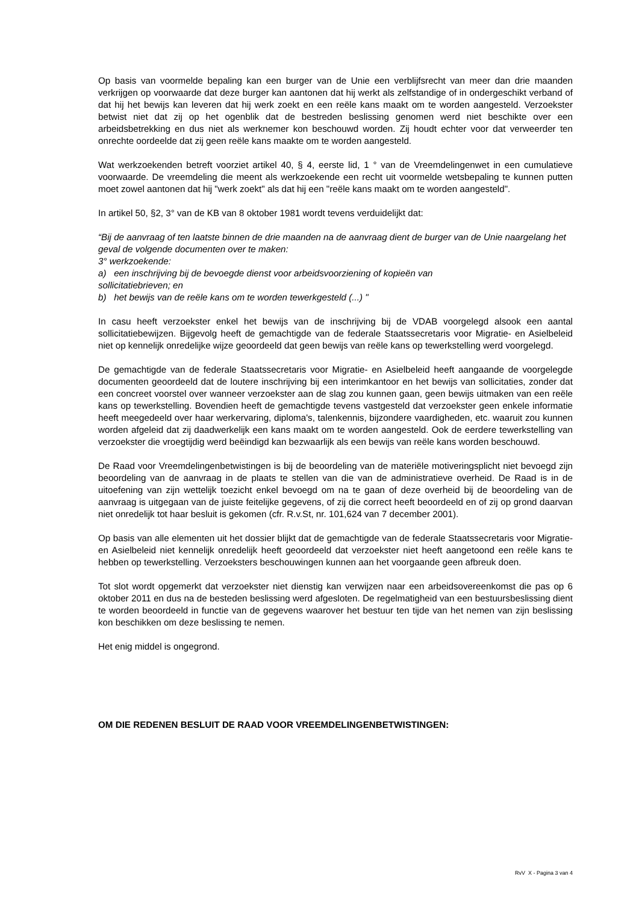Op basis van voormelde bepaling kan een burger van de Unie een verblijfsrecht van meer dan drie maanden verkrijgen op voorwaarde dat deze burger kan aantonen dat hij werkt als zelfstandige of in ondergeschikt verband of dat hij het bewijs kan leveren dat hij werk zoekt en een reële kans maakt om te worden aangesteld. Verzoekster betwist niet dat zij op het ogenblik dat de bestreden beslissing genomen werd niet beschikte over een arbeidsbetrekking en dus niet als werknemer kon beschouwd worden. Zij houdt echter voor dat verweerder ten onrechte oordeelde dat zij geen reële kans maakte om te worden aangesteld.
Wat werkzoekenden betreft voorziet artikel 40, § 4, eerste lid, 1 ° van de Vreemdelingenwet in een cumulatieve voorwaarde. De vreemdeling die meent als werkzoekende een recht uit voormelde wetsbepaling te kunnen putten moet zowel aantonen dat hij "werk zoekt" als dat hij een "reële kans maakt om te worden aangesteld".
In artikel 50, §2, 3° van de KB van 8 oktober 1981 wordt tevens verduidelijkt dat:
“Bij de aanvraag of ten laatste binnen de drie maanden na de aanvraag dient de burger van de Unie naargelang het geval de volgende documenten over te maken:
3° werkzoekende:
a) een inschrijving bij de bevoegde dienst voor arbeidsvoorziening of kopieën van
sollicitatiebrieven; en
b) het bewijs van de reële kans om te worden tewerkgesteld (...) "
In casu heeft verzoekster enkel het bewijs van de inschrijving bij de VDAB voorgelegd alsook een aantal sollicitatiebewijzen. Bijgevolg heeft de gemachtigde van de federale Staatssecretaris voor Migratie- en Asielbeleid niet op kennelijk onredelijke wijze geoordeeld dat geen bewijs van reële kans op tewerkstelling werd voorgelegd.
De gemachtigde van de federale Staatssecretaris voor Migratie- en Asielbeleid heeft aangaande de voorgelegde documenten geoordeeld dat de loutere inschrijving bij een interimkantoor en het bewijs van sollicitaties, zonder dat een concreet voorstel over wanneer verzoekster aan de slag zou kunnen gaan, geen bewijs uitmaken van een reële kans op tewerkstelling. Bovendien heeft de gemachtigde tevens vastgesteld dat verzoekster geen enkele informatie heeft meegedeeld over haar werkervaring, diploma's, talenkennis, bijzondere vaardigheden, etc. waaruit zou kunnen worden afgeleid dat zij daadwerkelijk een kans maakt om te worden aangesteld. Ook de eerdere tewerkstelling van verzoekster die vroegtijdig werd beëindigd kan bezwaarlijk als een bewijs van reële kans worden beschouwd.
De Raad voor Vreemdelingenbetwistingen is bij de beoordeling van de materiële motiveringsplicht niet bevoegd zijn beoordeling van de aanvraag in de plaats te stellen van die van de administratieve overheid. De Raad is in de uitoefening van zijn wettelijk toezicht enkel bevoegd om na te gaan of deze overheid bij de beoordeling van de aanvraag is uitgegaan van de juiste feitelijke gegevens, of zij die correct heeft beoordeeld en of zij op grond daarvan niet onredelijk tot haar besluit is gekomen (cfr. R.v.St, nr. 101,624 van 7 december 2001).
Op basis van alle elementen uit het dossier blijkt dat de gemachtigde van de federale Staatssecretaris voor Migratie- en Asielbeleid niet kennelijk onredelijk heeft geoordeeld dat verzoekster niet heeft aangetoond een reële kans te hebben op tewerkstelling. Verzoeksters beschouwingen kunnen aan het voorgaande geen afbreuk doen.
Tot slot wordt opgemerkt dat verzoekster niet dienstig kan verwijzen naar een arbeidsovereenkomst die pas op 6 oktober 2011 en dus na de besteden beslissing werd afgesloten. De regelmatigheid van een bestuursbeslissing dient te worden beoordeeld in functie van de gegevens waarover het bestuur ten tijde van het nemen van zijn beslissing kon beschikken om deze beslissing te nemen.
Het enig middel is ongegrond.
OM DIE REDENEN BESLUIT DE RAAD VOOR VREEMDELINGENBETWISTINGEN:
RvV X - Pagina 3 van 4